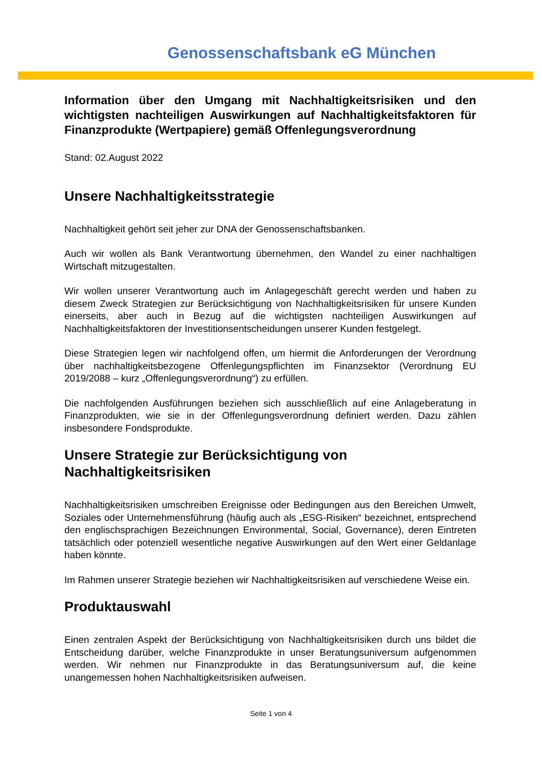Genossenschaftsbank eG München
Information über den Umgang mit Nachhaltigkeitsrisiken und den wichtigsten nachteiligen Auswirkungen auf Nachhaltigkeitsfaktoren für Finanzprodukte (Wertpapiere) gemäß Offenlegungsverordnung
Stand: 02.August 2022
Unsere Nachhaltigkeitsstrategie
Nachhaltigkeit gehört seit jeher zur DNA der Genossenschaftsbanken.
Auch wir wollen als Bank Verantwortung übernehmen, den Wandel zu einer nachhaltigen Wirtschaft mitzugestalten.
Wir wollen unserer Verantwortung auch im Anlagegeschäft gerecht werden und haben zu diesem Zweck Strategien zur Berücksichtigung von Nachhaltigkeitsrisiken für unsere Kunden einerseits, aber auch in Bezug auf die wichtigsten nachteiligen Auswirkungen auf Nachhaltigkeitsfaktoren der Investitionsentscheidungen unserer Kunden festgelegt.
Diese Strategien legen wir nachfolgend offen, um hiermit die Anforderungen der Verordnung über nachhaltigkeitsbezogene Offenlegungspflichten im Finanzsektor (Verordnung EU 2019/2088 – kurz „Offenlegungsverordnung“) zu erfüllen.
Die nachfolgenden Ausführungen beziehen sich ausschließlich auf eine Anlageberatung in Finanzprodukten, wie sie in der Offenlegungsverordnung definiert werden. Dazu zählen insbesondere Fondsprodukte.
Unsere Strategie zur Berücksichtigung von Nachhaltigkeitsrisiken
Nachhaltigkeitsrisiken umschreiben Ereignisse oder Bedingungen aus den Bereichen Umwelt, Soziales oder Unternehmensführung (häufig auch als „ESG-Risiken“ bezeichnet, entsprechend den englischsprachigen Bezeichnungen Environmental, Social, Governance), deren Eintreten tatsächlich oder potenziell wesentliche negative Auswirkungen auf den Wert einer Geldanlage haben könnte.
Im Rahmen unserer Strategie beziehen wir Nachhaltigkeitsrisiken auf verschiedene Weise ein.
Produktauswahl
Einen zentralen Aspekt der Berücksichtigung von Nachhaltigkeitsrisiken durch uns bildet die Entscheidung darüber, welche Finanzprodukte in unser Beratungsuniversum aufgenommen werden. Wir nehmen nur Finanzprodukte in das Beratungsuniversum auf, die keine unangemessen hohen Nachhaltigkeitsrisiken aufweisen.
Seite 1 von 4